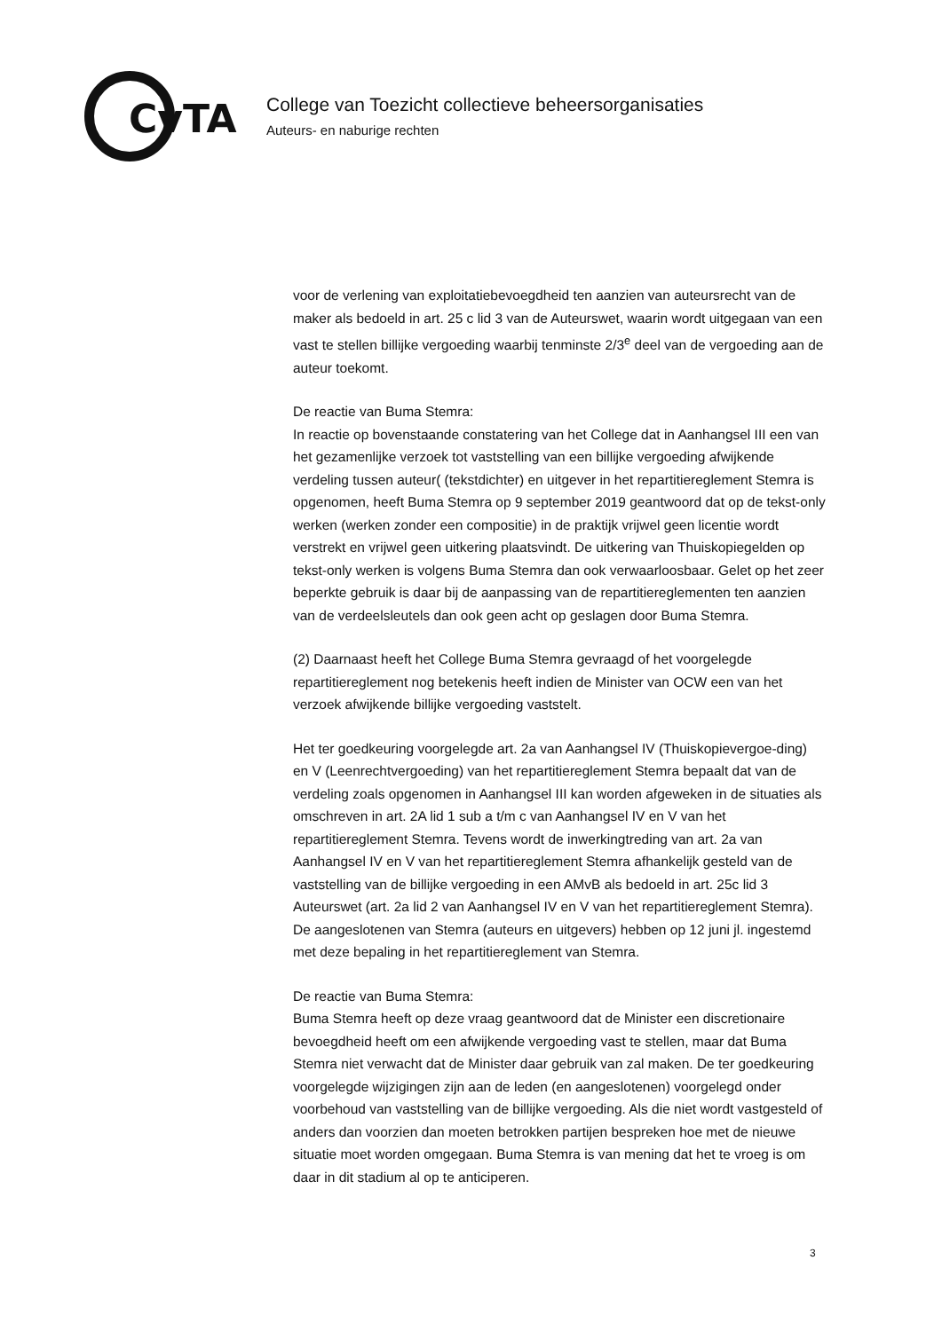CvTA
College van Toezicht collectieve beheersorganisaties
Auteurs- en naburige rechten
voor de verlening van exploitatiebevoegdheid ten aanzien van auteursrecht van de maker als bedoeld in art. 25 c lid 3 van de Auteurswet, waarin wordt uitgegaan van een vast te stellen billijke vergoeding waarbij tenminste 2/3<sup>e</sup> deel van de vergoeding aan de auteur toekomt.
De reactie van Buma Stemra:
In reactie op bovenstaande constatering van het College dat in Aanhangsel III een van het gezamenlijke verzoek tot vaststelling van een billijke vergoeding afwijkende verdeling tussen auteur( (tekstdichter) en uitgever in het repartitiereglement Stemra is opgenomen, heeft Buma Stemra op 9 september 2019 geantwoord dat op de tekst-only werken (werken zonder een compositie) in de praktijk vrijwel geen licentie wordt verstrekt en vrijwel geen uitkering plaatsvindt. De uitkering van Thuiskopiegelden op tekst-only werken is volgens Buma Stemra dan ook verwaarloosbaar. Gelet op het zeer beperkte gebruik is daar bij de aanpassing van de repartitiereglementen ten aanzien van de verdeelsleutels dan ook geen acht op geslagen door Buma Stemra.
(2) Daarnaast heeft het College Buma Stemra gevraagd of het voorgelegde repartitiereglement nog betekenis heeft indien de Minister van OCW een van het verzoek afwijkende billijke vergoeding vaststelt.
Het ter goedkeuring voorgelegde art. 2a van Aanhangsel IV (Thuiskopievergoe-ding) en V (Leenrechtvergoeding) van het repartitiereglement Stemra bepaalt dat van de verdeling zoals opgenomen in Aanhangsel III kan worden afgeweken in de situaties als omschreven in art. 2A lid 1 sub a t/m c van Aanhangsel IV en V van het repartitiereglement Stemra. Tevens wordt de inwerkingtreding van art. 2a van Aanhangsel IV en V van het repartitiereglement Stemra afhankelijk gesteld van de vaststelling van de billijke vergoeding in een AMvB als bedoeld in art. 25c lid 3 Auteurswet (art. 2a lid 2 van Aanhangsel IV en V van het repartitiereglement Stemra). De aangeslotenen van Stemra (auteurs en uitgevers) hebben op 12 juni jl. ingestemd met deze bepaling in het repartitiereglement van Stemra.
De reactie van Buma Stemra:
Buma Stemra heeft op deze vraag geantwoord dat de Minister een discretionaire bevoegdheid heeft om een afwijkende vergoeding vast te stellen, maar dat Buma Stemra niet verwacht dat de Minister daar gebruik van zal maken. De ter goedkeuring voorgelegde wijzigingen zijn aan de leden (en aangeslotenen) voorgelegd onder voorbehoud van vaststelling van de billijke vergoeding. Als die niet wordt vastgesteld of anders dan voorzien dan moeten betrokken partijen bespreken hoe met de nieuwe situatie moet worden omgegaan. Buma Stemra is van mening dat het te vroeg is om daar in dit stadium al op te anticiperen.
3